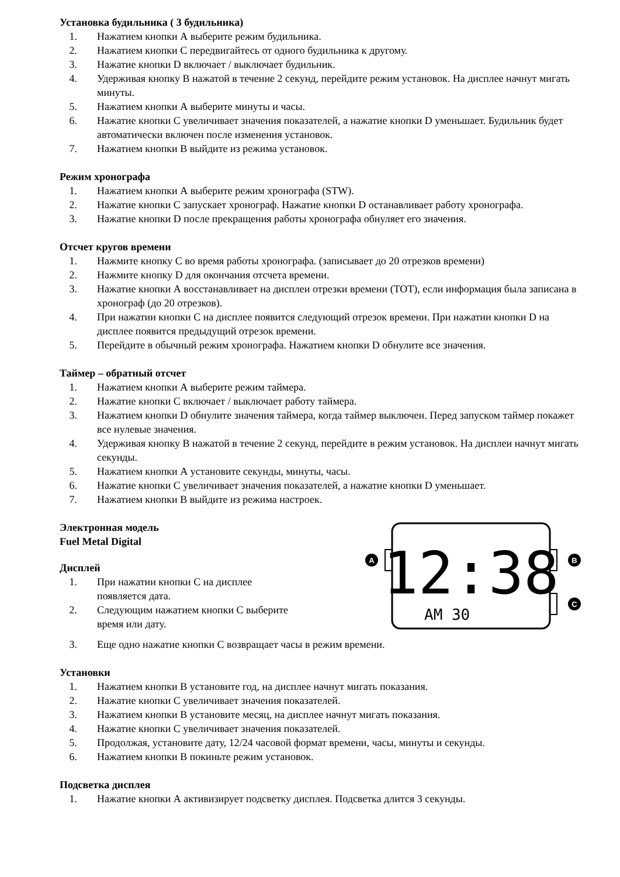Установка будильника ( 3 будильника)
1. Нажатием кнопки А выберите режим будильника.
2. Нажатием кнопки С передвигайтесь от одного будильника к другому.
3. Нажатие кнопки D включает / выключает будильник.
4. Удерживая кнопку В нажатой в течение 2 секунд, перейдите режим установок. На дисплее начнут мигать минуты.
5. Нажатием кнопки А выберите минуты и часы.
6. Нажатие кнопки С увеличивает значения показателей, а нажатие кнопки D уменьшает. Будильник будет автоматически включен после изменения установок.
7. Нажатием кнопки В выйдите из режима установок.
Режим хронографа
1. Нажатием кнопки А выберите режим хронографа (STW).
2. Нажатие кнопки С запускает хронограф. Нажатие кнопки D останавливает работу хронографа.
3. Нажатие кнопки D после прекращения работы хронографа обнуляет его значения.
Отсчет кругов времени
1. Нажмите кнопку С во время работы хронографа. (записывает до 20 отрезков времени)
2. Нажмите кнопку D для окончания отсчета времени.
3. Нажатие кнопки А восстанавливает на дисплеи отрезки времени (TOT), если информация была записана в хронограф (до 20 отрезков).
4. При нажатии кнопки С на дисплее появится следующий отрезок времени. При нажатии кнопки D на дисплее появится предыдущий отрезок времени.
5. Перейдите в обычный режим хронографа. Нажатием кнопки D обнулите все значения.
Таймер – обратный отсчет
1. Нажатием кнопки А выберите режим таймера.
2. Нажатие кнопки С включает / выключает работу таймера.
3. Нажатием кнопки D обнулите значения таймера, когда таймер выключен. Перед запуском таймер покажет все нулевые значения.
4. Удерживая кнопку В нажатой в течение 2 секунд, перейдите в режим установок. На дисплеи начнут мигать секунды.
5. Нажатием кнопки А установите секунды, минуты, часы.
6. Нажатие кнопки С увеличивает значения показателей, а нажатие кнопки D уменьшает.
7. Нажатием кнопки В выйдите из режима настроек.
Электронная модель
Fuel Metal Digital
Дисплей
1. При нажатии кнопки С на дисплее
появляется дата.
2. Следующим нажатием кнопки С выберите
время или дату.
A
B
C
12:38
AM 30
3. Еще одно нажатие кнопки С возвращает часы в режим времени.
Установки
1. Нажатием кнопки В установите год, на дисплее начнут мигать показания.
2. Нажатие кнопки С увеличивает значения показателей.
3. Нажатием кнопки В установите месяц, на дисплее начнут мигать показания.
4. Нажатие кнопки С увеличивает значения показателей.
5. Продолжая, установите дату, 12/24 часовой формат времени, часы, минуты и секунды.
6. Нажатием кнопки В покиньте режим установок.
Подсветка дисплея
1. Нажатие кнопки А активизирует подсветку дисплея. Подсветка длится 3 секунды.